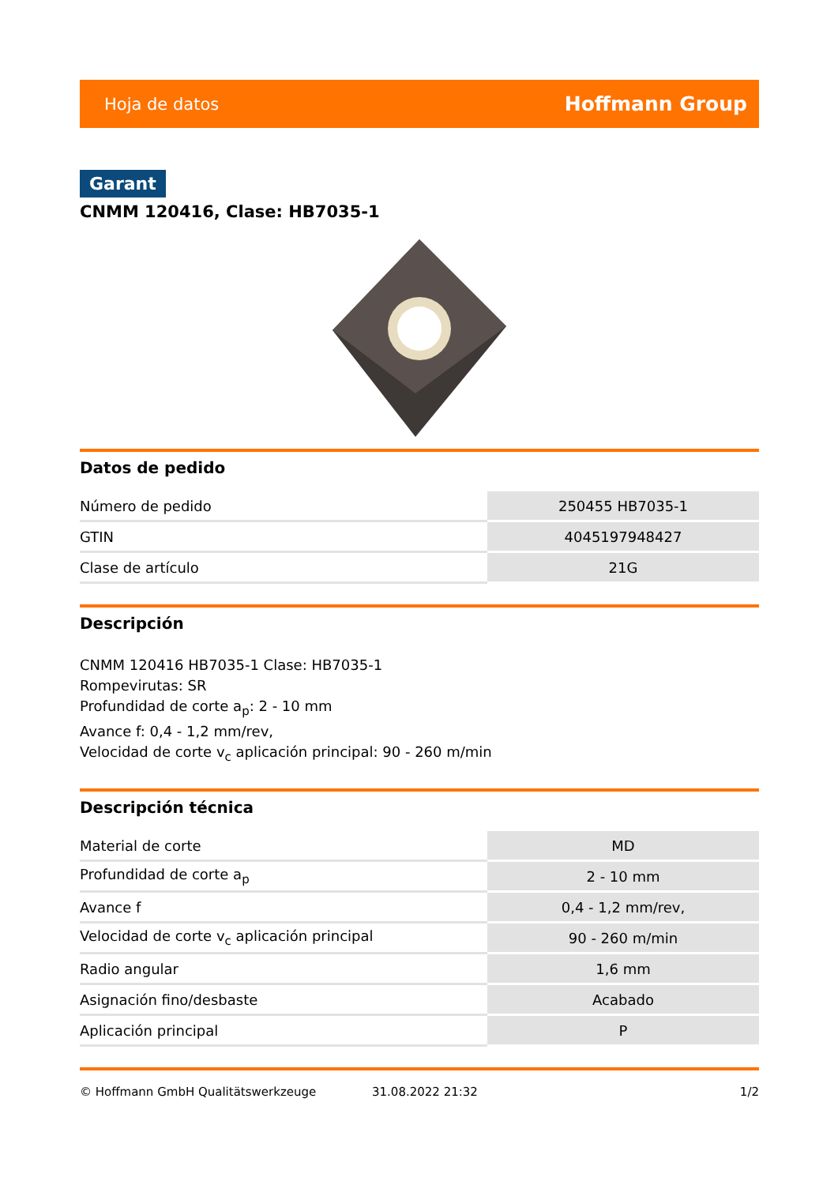Hoja de datos Hoffmann Group
Garant
CNMM 120416, Clase: HB7035-1
Datos de pedido
| Número de pedido | 250455 HB7035-1 |
| GTIN | 4045197948427 |
| Clase de artículo | 21G |
Descripción
CNMM 120416 HB7035-1 Clase: HB7035-1
Rompevirutas: SR
Profundidad de corte a<sub>p</sub>: 2 - 10 mm
Avance f: 0,4 - 1,2 mm/rev,
Velocidad de corte v<sub>c</sub> aplicación principal: 90 - 260 m/min
Descripción técnica
| Material de corte | MD |
| Profundidad de corte a<sub>p</sub> | 2 - 10 mm |
| Avance f | 0,4 - 1,2 mm/rev, |
| Velocidad de corte v<sub>c</sub> aplicación principal | 90 - 260 m/min |
| Radio angular | 1,6 mm |
| Asignación fino/desbaste | Acabado |
| Aplicación principal | P |
© Hoffmann GmbH Qualitätswerkzeuge 31.08.2022 21:32 1/2